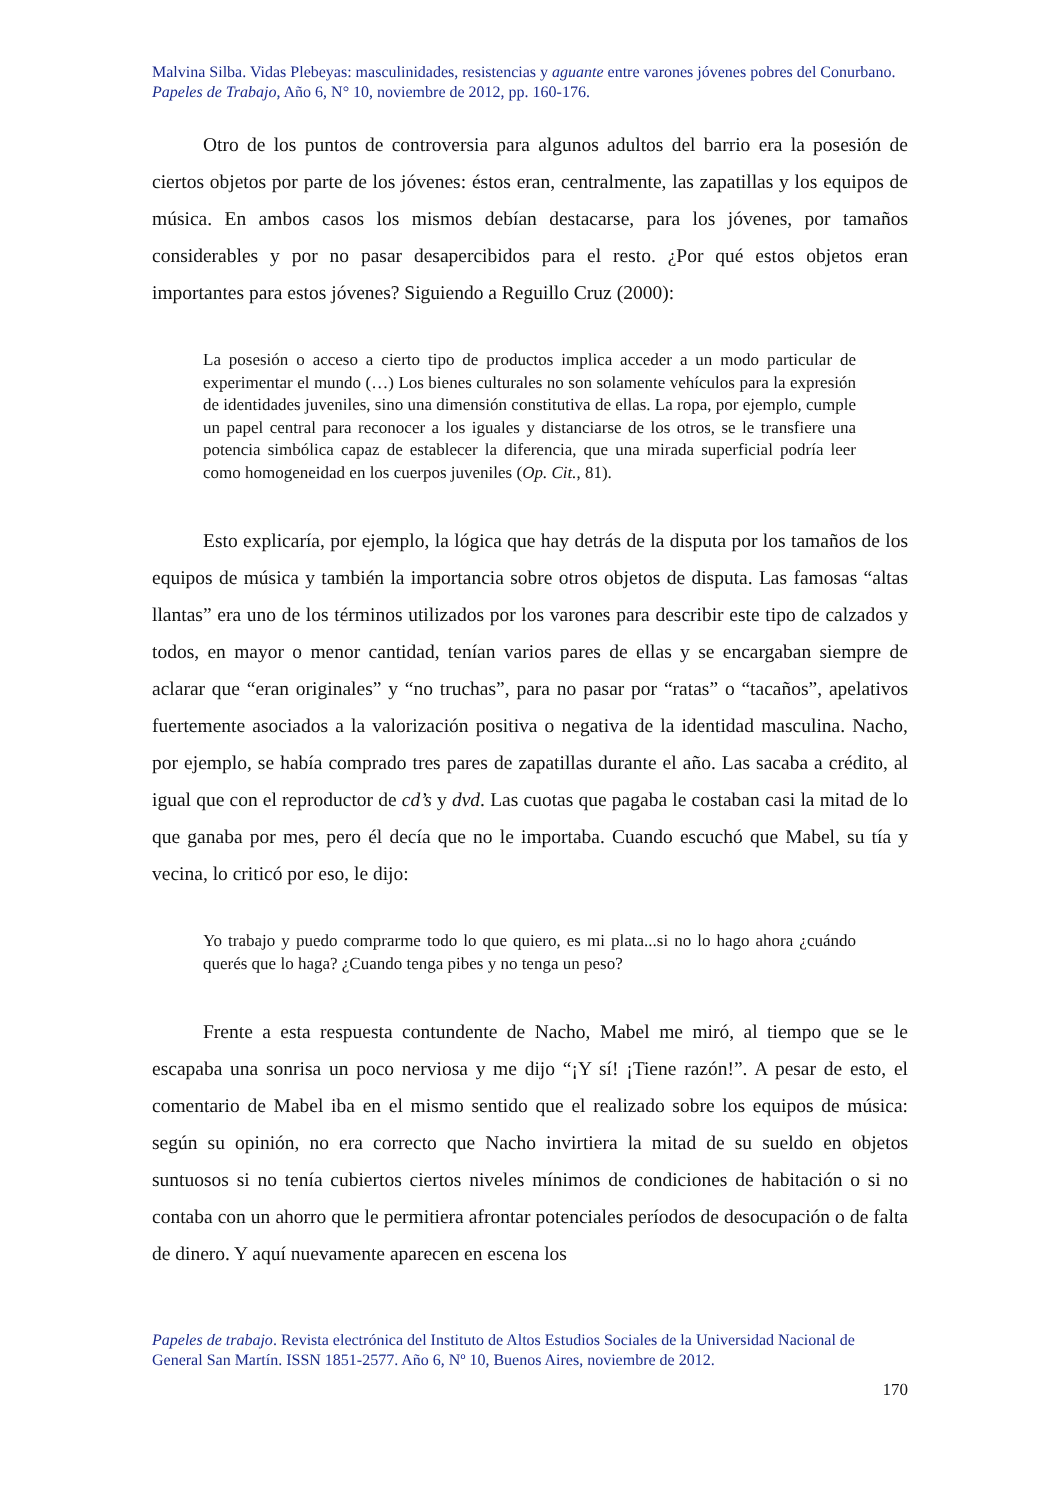Malvina Silba. Vidas Plebeyas: masculinidades, resistencias y aguante entre varones jóvenes pobres del Conurbano.
Papeles de Trabajo, Año 6, N° 10, noviembre de 2012, pp. 160-176.
Otro de los puntos de controversia para algunos adultos del barrio era la posesión de ciertos objetos por parte de los jóvenes: éstos eran, centralmente, las zapatillas y los equipos de música. En ambos casos los mismos debían destacarse, para los jóvenes, por tamaños considerables y por no pasar desapercibidos para el resto. ¿Por qué estos objetos eran importantes para estos jóvenes? Siguiendo a Reguillo Cruz (2000):
La posesión o acceso a cierto tipo de productos implica acceder a un modo particular de experimentar el mundo (…) Los bienes culturales no son solamente vehículos para la expresión de identidades juveniles, sino una dimensión constitutiva de ellas. La ropa, por ejemplo, cumple un papel central para reconocer a los iguales y distanciarse de los otros, se le transfiere una potencia simbólica capaz de establecer la diferencia, que una mirada superficial podría leer como homogeneidad en los cuerpos juveniles (Op. Cit., 81).
Esto explicaría, por ejemplo, la lógica que hay detrás de la disputa por los tamaños de los equipos de música y también la importancia sobre otros objetos de disputa. Las famosas “altas llantas” era uno de los términos utilizados por los varones para describir este tipo de calzados y todos, en mayor o menor cantidad, tenían varios pares de ellas y se encargaban siempre de aclarar que “eran originales” y “no truchas”, para no pasar por “ratas” o “tacaños”, apelativos fuertemente asociados a la valorización positiva o negativa de la identidad masculina. Nacho, por ejemplo, se había comprado tres pares de zapatillas durante el año. Las sacaba a crédito, al igual que con el reproductor de cd’s y dvd. Las cuotas que pagaba le costaban casi la mitad de lo que ganaba por mes, pero él decía que no le importaba. Cuando escuchó que Mabel, su tía y vecina, lo criticó por eso, le dijo:
Yo trabajo y puedo comprarme todo lo que quiero, es mi plata...si no lo hago ahora ¿cuándo querés que lo haga? ¿Cuando tenga pibes y no tenga un peso?
Frente a esta respuesta contundente de Nacho, Mabel me miró, al tiempo que se le escapaba una sonrisa un poco nerviosa y me dijo “¡Y sí! ¡Tiene razón!”. A pesar de esto, el comentario de Mabel iba en el mismo sentido que el realizado sobre los equipos de música: según su opinión, no era correcto que Nacho invirtiera la mitad de su sueldo en objetos suntuosos si no tenía cubiertos ciertos niveles mínimos de condiciones de habitación o si no contaba con un ahorro que le permitiera afrontar potenciales períodos de desocupación o de falta de dinero. Y aquí nuevamente aparecen en escena los
Papeles de trabajo. Revista electrónica del Instituto de Altos Estudios Sociales de la Universidad Nacional de General San Martín. ISSN 1851-2577. Año 6, Nº 10, Buenos Aires, noviembre de 2012.
170